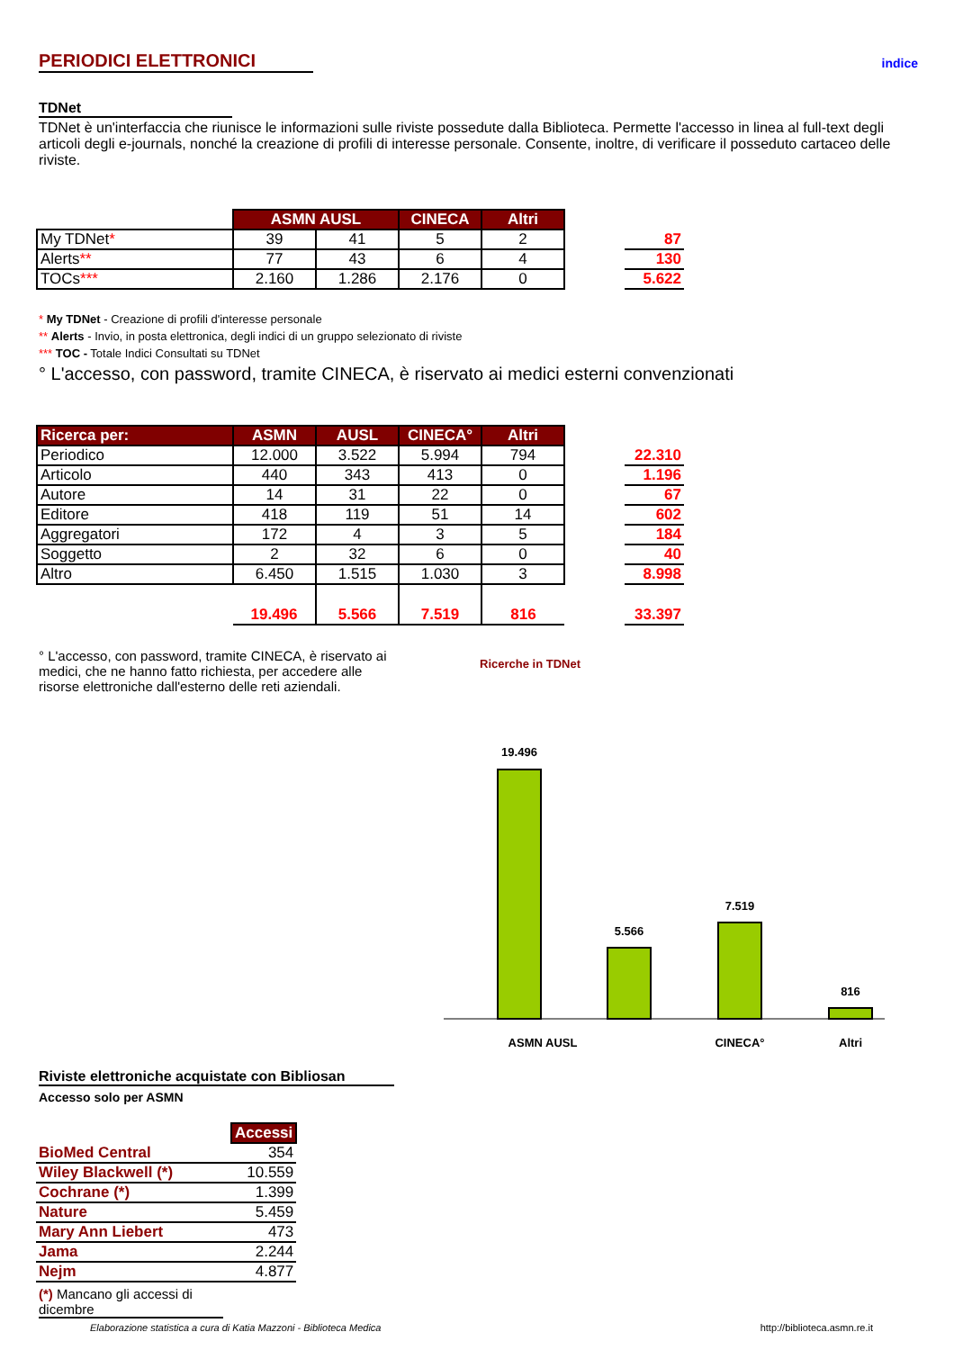indice
PERIODICI ELETTRONICI
TDNet
TDNet è un'interfaccia che riunisce le informazioni sulle riviste possedute dalla Biblioteca. Permette l'accesso in linea al full-text degli articoli degli e-journals, nonché la creazione di profili di interesse personale. Consente, inoltre, di verificare il posseduto cartaceo delle riviste.
| | ASMN AUSL | | CINECA | Altri | | |
| My TDNet * | 39 | 41 | 5 | 2 | | 87 |
| Alerts ** | 77 | 43 | 6 | 4 | | 130 |
| TOCs *** | 2.160 | 1.286 | 2.176 | 0 | | 5.622 |
* My TDNet - Creazione di profili d'interesse personale
** Alerts - Invio, in posta elettronica, degli indici di un gruppo selezionato di riviste
*** TOC - Totale Indici Consultati su TDNet
° L'accesso, con password, tramite CINECA, è riservato ai medici esterni convenzionati
| Ricerca per: | ASMN | AUSL | CINECA° | Altri | | |
| Periodico | 12.000 | 3.522 | 5.994 | 794 | | 22.310 |
| Articolo | 440 | 343 | 413 | 0 | | 1.196 |
| Autore | 14 | 31 | 22 | 0 | | 67 |
| Editore | 418 | 119 | 51 | 14 | | 602 |
| Aggregatori | 172 | 4 | 3 | 5 | | 184 |
| Soggetto | 2 | 32 | 6 | 0 | | 40 |
| Altro | 6.450 | 1.515 | 1.030 | 3 | | 8.998 |
| | 19.496 | 5.566 | 7.519 | 816 | | 33.397 |
° L'accesso, con password, tramite CINECA, è riservato ai medici, che ne hanno fatto richiesta, per accedere alle risorse elettroniche dall'esterno delle reti aziendali.
Ricerche in TDNet
19.496
5.566
7.519
816
ASMN AUSL
CINECA°
Altri
Riviste elettroniche acquistate con Bibliosan
Accesso solo per ASMN
| | Accessi |
| BioMed Central | 354 |
| Wiley Blackwell (*) | 10.559 |
| Cochrane (*) | 1.399 |
| Nature | 5.459 |
| Mary Ann Liebert | 473 |
| Jama | 2.244 |
| Nejm | 4.877 |
(*) Mancano gli accessi di dicembre
Elaborazione statistica a cura di Katia Mazzoni - Biblioteca Medica http://biblioteca.asmn.re.it